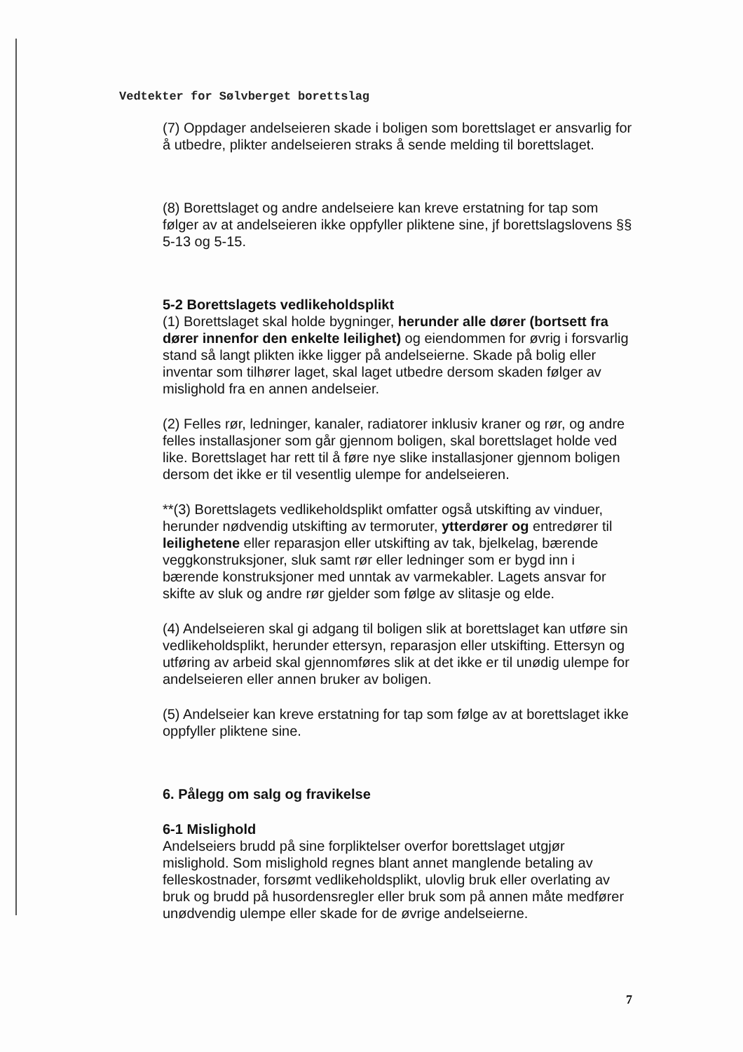Vedtekter for Sølvberget borettslag
(7) Oppdager andelseieren skade i boligen som borettslaget er ansvarlig for å utbedre, plikter andelseieren straks å sende melding til borettslaget.
(8) Borettslaget og andre andelseiere kan kreve erstatning for tap som følger av at andelseieren ikke oppfyller pliktene sine, jf borettslagslovens §§ 5-13 og 5-15.
5-2 Borettslagets vedlikeholdsplikt
(1) Borettslaget skal holde bygninger, herunder alle dører (bortsett fra dører innenfor den enkelte leilighet) og eiendommen for øvrig i forsvarlig stand så langt plikten ikke ligger på andelseierne. Skade på bolig eller inventar som tilhører laget, skal laget utbedre dersom skaden følger av mislighold fra en annen andelseier.
(2) Felles rør, ledninger, kanaler, radiatorer inklusiv kraner og rør, og andre felles installasjoner som går gjennom boligen, skal borettslaget holde ved like. Borettslaget har rett til å føre nye slike installasjoner gjennom boligen dersom det ikke er til vesentlig ulempe for andelseieren.
**(3) Borettslagets vedlikeholdsplikt omfatter også utskifting av vinduer, herunder nødvendig utskifting av termoruter, ytterdører og entredører til leilighetene eller reparasjon eller utskifting av tak, bjelkelag, bærende veggkonstruksjoner, sluk samt rør eller ledninger som er bygd inn i bærende konstruksjoner med unntak av varmekabler. Lagets ansvar for skifte av sluk og andre rør gjelder som følge av slitasje og elde.
(4) Andelseieren skal gi adgang til boligen slik at borettslaget kan utføre sin vedlikeholdsplikt, herunder ettersyn, reparasjon eller utskifting. Ettersyn og utføring av arbeid skal gjennomføres slik at det ikke er til unødig ulempe for andelseieren eller annen bruker av boligen.
(5) Andelseier kan kreve erstatning for tap som følge av at borettslaget ikke oppfyller pliktene sine.
6. Pålegg om salg og fravikelse
6-1 Mislighold
Andelseiers brudd på sine forpliktelser overfor borettslaget utgjør mislighold. Som mislighold regnes blant annet manglende betaling av felleskostnader, forsømt vedlikeholdsplikt, ulovlig bruk eller overlating av bruk og brudd på husordensregler eller bruk som på annen måte medfører unødvendig ulempe eller skade for de øvrige andelseierne.
7